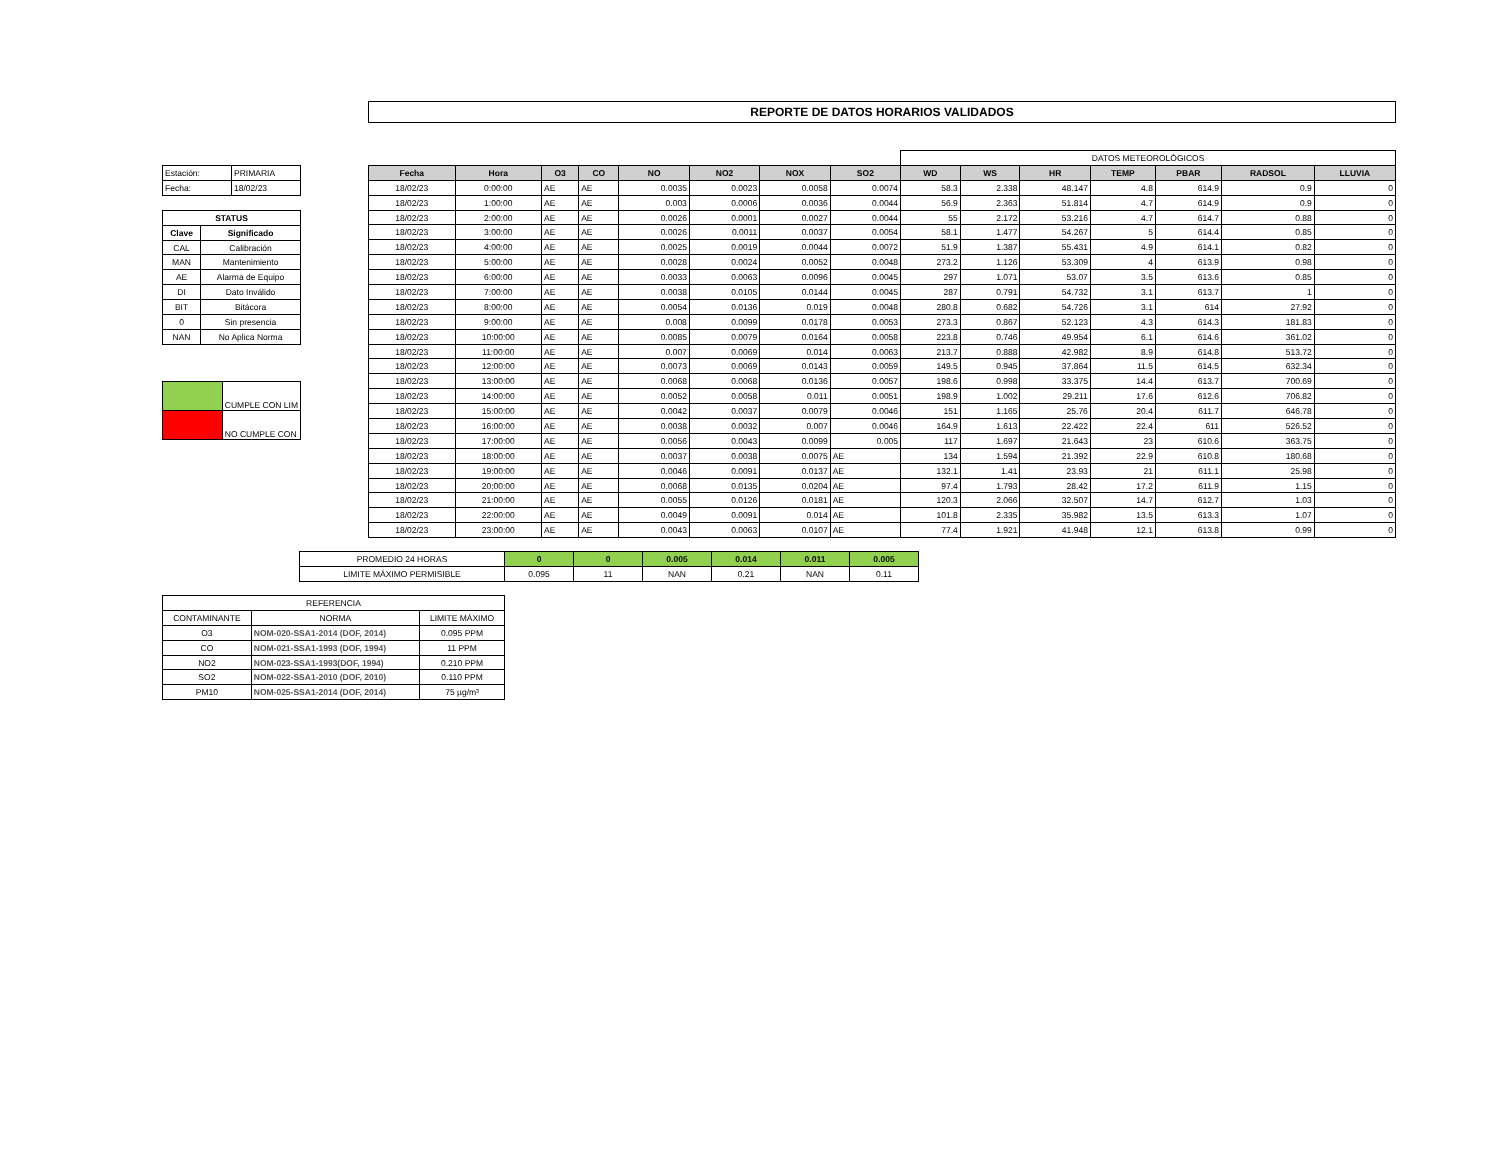REPORTE DE DATOS HORARIOS VALIDADOS
| Estación: | PRIMARIA |
| Fecha: | 18/02/23 |
| STATUS | |
| --- | --- |
| Clave | Significado |
| CAL | Calibración |
| MAN | Mantenimiento |
| AE | Alarma de Equipo |
| DI | Dato Inválido |
| BIT | Bitácora |
| 0 | Sin presencia |
| NAN | No Aplica Norma |
| | CUMPLE CON LIM |
| | NO CUMPLE CON |
| | | | | | | | | DATOS METEOROLÓGICOS | | | | | | |
| Fecha | Hora | O3 | CO | NO | NO2 | NOX | SO2 | WD | WS | HR | TEMP | PBAR | RADSOL | LLUVIA |
| 18/02/23 | 0:00:00 | AE | AE | 0.0035 | 0.0023 | 0.0058 | 0.0074 | 58.3 | 2.338 | 48.147 | 4.8 | 614.9 | 0.9 | 0 |
| 18/02/23 | 1:00:00 | AE | AE | 0.003 | 0.0006 | 0.0036 | 0.0044 | 56.9 | 2.363 | 51.814 | 4.7 | 614.9 | 0.9 | 0 |
| 18/02/23 | 2:00:00 | AE | AE | 0.0026 | 0.0001 | 0.0027 | 0.0044 | 55 | 2.172 | 53.216 | 4.7 | 614.7 | 0.88 | 0 |
| 18/02/23 | 3:00:00 | AE | AE | 0.0026 | 0.0011 | 0.0037 | 0.0054 | 58.1 | 1.477 | 54.267 | 5 | 614.4 | 0.85 | 0 |
| 18/02/23 | 4:00:00 | AE | AE | 0.0025 | 0.0019 | 0.0044 | 0.0072 | 51.9 | 1.387 | 55.431 | 4.9 | 614.1 | 0.82 | 0 |
| 18/02/23 | 5:00:00 | AE | AE | 0.0028 | 0.0024 | 0.0052 | 0.0048 | 273.2 | 1.126 | 53.309 | 4 | 613.9 | 0.98 | 0 |
| 18/02/23 | 6:00:00 | AE | AE | 0.0033 | 0.0063 | 0.0096 | 0.0045 | 297 | 1.071 | 53.07 | 3.5 | 613.6 | 0.85 | 0 |
| 18/02/23 | 7:00:00 | AE | AE | 0.0038 | 0.0105 | 0.0144 | 0.0045 | 287 | 0.791 | 54.732 | 3.1 | 613.7 | 1 | 0 |
| 18/02/23 | 8:00:00 | AE | AE | 0.0054 | 0.0136 | 0.019 | 0.0048 | 280.8 | 0.682 | 54.726 | 3.1 | 614 | 27.92 | 0 |
| 18/02/23 | 9:00:00 | AE | AE | 0.008 | 0.0099 | 0.0178 | 0.0053 | 273.3 | 0.867 | 52.123 | 4.3 | 614.3 | 181.83 | 0 |
| 18/02/23 | 10:00:00 | AE | AE | 0.0085 | 0.0079 | 0.0164 | 0.0058 | 223.8 | 0.746 | 49.954 | 6.1 | 614.6 | 361.02 | 0 |
| 18/02/23 | 11:00:00 | AE | AE | 0.007 | 0.0069 | 0.014 | 0.0063 | 213.7 | 0.888 | 42.982 | 8.9 | 614.8 | 513.72 | 0 |
| 18/02/23 | 12:00:00 | AE | AE | 0.0073 | 0.0069 | 0.0143 | 0.0059 | 149.5 | 0.945 | 37.864 | 11.5 | 614.5 | 632.34 | 0 |
| 18/02/23 | 13:00:00 | AE | AE | 0.0068 | 0.0068 | 0.0136 | 0.0057 | 198.6 | 0.998 | 33.375 | 14.4 | 613.7 | 700.69 | 0 |
| 18/02/23 | 14:00:00 | AE | AE | 0.0052 | 0.0058 | 0.011 | 0.0051 | 198.9 | 1.002 | 29.211 | 17.6 | 612.6 | 706.82 | 0 |
| 18/02/23 | 15:00:00 | AE | AE | 0.0042 | 0.0037 | 0.0079 | 0.0046 | 151 | 1.165 | 25.76 | 20.4 | 611.7 | 646.78 | 0 |
| 18/02/23 | 16:00:00 | AE | AE | 0.0038 | 0.0032 | 0.007 | 0.0046 | 164.9 | 1.613 | 22.422 | 22.4 | 611 | 526.52 | 0 |
| 18/02/23 | 17:00:00 | AE | AE | 0.0056 | 0.0043 | 0.0099 | 0.005 | 117 | 1.697 | 21.643 | 23 | 610.6 | 363.75 | 0 |
| 18/02/23 | 18:00:00 | AE | AE | 0.0037 | 0.0038 | 0.0075 | AE | 134 | 1.594 | 21.392 | 22.9 | 610.8 | 180.68 | 0 |
| 18/02/23 | 19:00:00 | AE | AE | 0.0046 | 0.0091 | 0.0137 | AE | 132.1 | 1.41 | 23.93 | 21 | 611.1 | 25.98 | 0 |
| 18/02/23 | 20:00:00 | AE | AE | 0.0068 | 0.0135 | 0.0204 | AE | 97.4 | 1.793 | 28.42 | 17.2 | 611.9 | 1.15 | 0 |
| 18/02/23 | 21:00:00 | AE | AE | 0.0055 | 0.0126 | 0.0181 | AE | 120.3 | 2.066 | 32.507 | 14.7 | 612.7 | 1.03 | 0 |
| 18/02/23 | 22:00:00 | AE | AE | 0.0049 | 0.0091 | 0.014 | AE | 101.8 | 2.335 | 35.982 | 13.5 | 613.3 | 1.07 | 0 |
| 18/02/23 | 23:00:00 | AE | AE | 0.0043 | 0.0063 | 0.0107 | AE | 77.4 | 1.921 | 41.948 | 12.1 | 613.8 | 0.99 | 0 |
| PROMEDIO 24 HORAS | 0 | 0 | 0.005 | 0.014 | 0.011 | 0.005 |
| LIMITE MÁXIMO PERMISIBLE | 0.095 | 11 | NAN | 0.21 | NAN | 0.11 |
| REFERENCIA | | |
| CONTAMINANTE | NORMA | LIMITE MÁXIMO |
| O3 | NOM-020-SSA1-2014 (DOF, 2014) | 0.095 PPM |
| CO | NOM-021-SSA1-1993 (DOF, 1994) | 11 PPM |
| NO2 | NOM-023-SSA1-1993(DOF, 1994) | 0.210 PPM |
| SO2 | NOM-022-SSA1-2010 (DOF, 2010) | 0.110 PPM |
| PM10 | NOM-025-SSA1-2014 (DOF, 2014) | 75 µg/m³ |